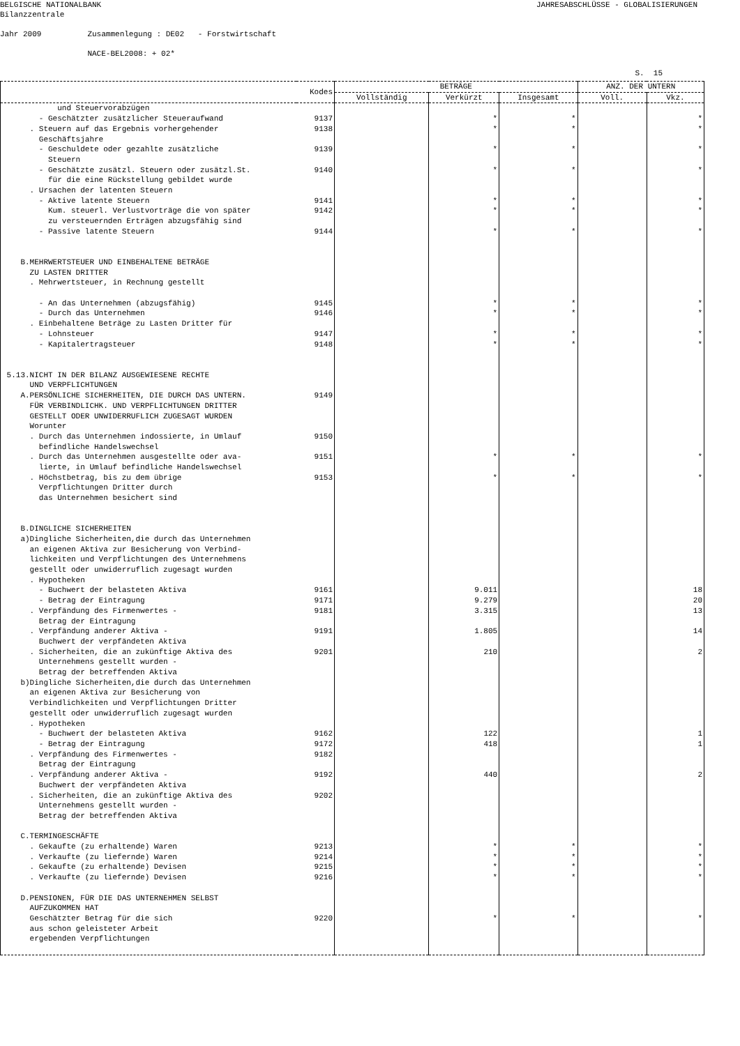BELGISCHE NATIONALBANK
JAHRESABSCHLÜSSE - GLOBALISIERUNGEN
Bilanzzentrale
Jahr 2009 Zusammenlegung : DE02 - Forstwirtschaft
NACE-BEL2008: + 02*
S. 15
| Kodes | | BETRÄGE | | | ANZ. DER UNTERN | |
| --- | --- | --- | --- | --- | --- | --- |
| | | Vollständig | Verkürzt | Insgesamt | Voll. | Vkz. |
| und Steuervorabzügen | | | | | | |
| - Geschätzter zusätzlicher Steueraufwand | 9137 | | * | * | | * |
| . Steuern auf das Ergebnis vorhergehender | 9138 | | * | * | | * |
| Geschäftsjahre | | | | | | |
| - Geschuldete oder gezahlte zusätzliche | 9139 | | * | * | | * |
| Steuern | | | | | | |
| - Geschätzte zusätzl. Steuern oder zusätzl.St. | 9140 | | * | * | | * |
| für die eine Rückstellung gebildet wurde | | | | | | |
| . Ursachen der latenten Steuern | | | | | | |
| - Aktive latente Steuern | 9141 | | * | * | | * |
| Kum. steuerl. Verlustvorträge die von später | 9142 | | * | * | | * |
| zu versteuernden Erträgen abzugsfähig sind | | | | | | |
| - Passive latente Steuern | 9144 | | * | * | | * |
| B.MEHRWERTSTEUER UND EINBEHALTENE BETRÄGE | | | | | | |
| ZU LASTEN DRITTER | | | | | | |
| . Mehrwertsteuer, in Rechnung gestellt | | | | | | |
| - An das Unternehmen (abzugsfähig) | 9145 | | * | * | | * |
| - Durch das Unternehmen | 9146 | | * | * | | * |
| . Einbehaltene Beträge zu Lasten Dritter für | | | | | | |
| - Lohnsteuer | 9147 | | * | * | | * |
| - Kapitalertragsteuer | 9148 | | * | * | | * |
| 5.13.NICHT IN DER BILANZ AUSGEWIESENE RECHTE | | | | | | |
| UND VERPFLICHTUNGEN | | | | | | |
| A.PERSÖNLICHE SICHERHEITEN, DIE DURCH DAS UNTERN. | 9149 | | | | | |
| FÜR VERBINDLICHK. UND VERPFLICHTUNGEN DRITTER | | | | | | |
| GESTELLT ODER UNWIDERRUFLICH ZUGESAGT WURDEN | | | | | | |
| Worunter | | | | | | |
| . Durch das Unternehmen indossierte, in Umlauf | 9150 | | | | | |
| befindliche Handelswechsel | | | | | | |
| . Durch das Unternehmen ausgestellte oder ava- | 9151 | | * | * | | * |
| lierte, in Umlauf befindliche Handelswechsel | | | | | | |
| . Höchstbetrag, bis zu dem übrige | 9153 | | * | * | | * |
| Verpflichtungen Dritter durch | | | | | | |
| das Unternehmen besichert sind | | | | | | |
| B.DINGLICHE SICHERHEITEN | | | | | | |
| a)Dingliche Sicherheiten,die durch das Unternehmen | | | | | | |
| an eigenen Aktiva zur Besicherung von Verbind- | | | | | | |
| lichkeiten und Verpflichtungen des Unternehmens | | | | | | |
| gestellt oder unwiderruflich zugesagt wurden | | | | | | |
| . Hypotheken | | | | | | |
| - Buchwert der belasteten Aktiva | 9161 | | 9.011 | | | 18 |
| - Betrag der Eintragung | 9171 | | 9.279 | | | 20 |
| . Verpfändung des Firmenwertes - | 9181 | | 3.315 | | | 13 |
| Betrag der Eintragung | | | | | | |
| . Verpfändung anderer Aktiva - | 9191 | | 1.805 | | | 14 |
| Buchwert der verpfändeten Aktiva | | | | | | |
| . Sicherheiten, die an zukünftige Aktiva des | 9201 | | 210 | | | 2 |
| Unternehmens gestellt wurden - | | | | | | |
| Betrag der betreffenden Aktiva | | | | | | |
| b)Dingliche Sicherheiten,die durch das Unternehmen | | | | | | |
| an eigenen Aktiva zur Besicherung von | | | | | | |
| Verbindlichkeiten und Verpflichtungen Dritter | | | | | | |
| gestellt oder unwiderruflich zugesagt wurden | | | | | | |
| . Hypotheken | | | | | | |
| - Buchwert der belasteten Aktiva | 9162 | | 122 | | | 1 |
| - Betrag der Eintragung | 9172 | | 418 | | | 1 |
| . Verpfändung des Firmenwertes - | 9182 | | | | | |
| Betrag der Eintragung | | | | | | |
| . Verpfändung anderer Aktiva - | 9192 | | 440 | | | 2 |
| Buchwert der verpfändeten Aktiva | | | | | | |
| . Sicherheiten, die an zukünftige Aktiva des | 9202 | | | | | |
| Unternehmens gestellt wurden - | | | | | | |
| Betrag der betreffenden Aktiva | | | | | | |
| C.TERMINGESCHÄFTE | | | | | | |
| . Gekaufte (zu erhaltende) Waren | 9213 | | * | * | | * |
| . Verkaufte (zu liefernde) Waren | 9214 | | * | * | | * |
| . Gekaufte (zu erhaltende) Devisen | 9215 | | * | * | | * |
| . Verkaufte (zu liefernde) Devisen | 9216 | | * | * | | * |
| D.PENSIONEN, FÜR DIE DAS UNTERNEHMEN SELBST | | | | | | |
| AUFZUKOMMEN HAT | | | | | | |
| Geschätzter Betrag für die sich | 9220 | | * | * | | * |
| aus schon geleisteter Arbeit | | | | | | |
| ergebenden Verpflichtungen | | | | | | |